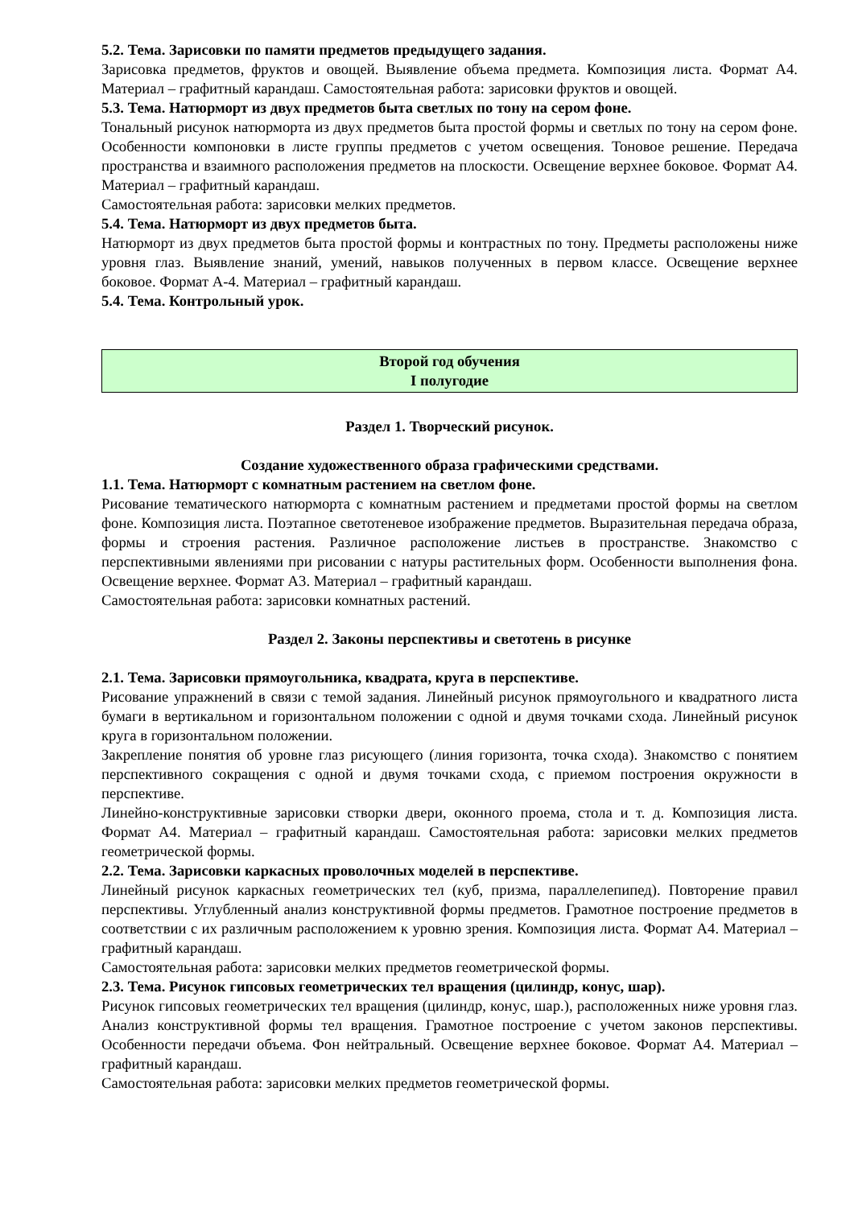5.2. Тема. Зарисовки по памяти предметов предыдущего задания.
Зарисовка предметов, фруктов и овощей. Выявление объема предмета. Композиция листа. Формат А4. Материал – графитный карандаш. Самостоятельная работа: зарисовки фруктов и овощей.
5.3. Тема. Натюрморт из двух предметов быта светлых по тону на сером фоне.
Тональный рисунок натюрморта из двух предметов быта простой формы и светлых по тону на сером фоне. Особенности компоновки в листе группы предметов с учетом освещения. Тоновое решение. Передача пространства и взаимного расположения предметов на плоскости. Освещение верхнее боковое. Формат А4. Материал – графитный карандаш.
Самостоятельная работа: зарисовки мелких предметов.
5.4. Тема. Натюрморт из двух предметов быта.
Натюрморт из двух предметов быта простой формы и контрастных по тону. Предметы расположены ниже уровня глаз. Выявление знаний, умений, навыков полученных в первом классе. Освещение верхнее боковое. Формат А-4. Материал – графитный карандаш.
5.4. Тема. Контрольный урок.
Второй год обучения
I полугодие
Раздел 1. Творческий рисунок.
Создание художественного образа графическими средствами.
1.1. Тема. Натюрморт с комнатным растением на светлом фоне.
Рисование тематического натюрморта с комнатным растением и предметами простой формы на светлом фоне. Композиция листа. Поэтапное светотеневое изображение предметов. Выразительная передача образа, формы и строения растения. Различное расположение листьев в пространстве. Знакомство с перспективными явлениями при рисовании с натуры растительных форм. Особенности выполнения фона. Освещение верхнее. Формат А3. Материал – графитный карандаш.
Самостоятельная работа: зарисовки комнатных растений.
Раздел 2. Законы перспективы и светотень в рисунке
2.1. Тема. Зарисовки прямоугольника, квадрата, круга в перспективе.
Рисование упражнений в связи с темой задания. Линейный рисунок прямоугольного и квадратного листа бумаги в вертикальном и горизонтальном положении с одной и двумя точками схода. Линейный рисунок круга в горизонтальном положении.
Закрепление понятия об уровне глаз рисующего (линия горизонта, точка схода). Знакомство с понятием перспективного сокращения с одной и двумя точками схода, с приемом построения окружности в перспективе.
Линейно-конструктивные зарисовки створки двери, оконного проема, стола и т. д. Композиция листа. Формат А4. Материал – графитный карандаш. Самостоятельная работа: зарисовки мелких предметов геометрической формы.
2.2. Тема. Зарисовки каркасных проволочных моделей в перспективе.
Линейный рисунок каркасных геометрических тел (куб, призма, параллелепипед). Повторение правил перспективы. Углубленный анализ конструктивной формы предметов. Грамотное построение предметов в соответствии с их различным расположением к уровню зрения. Композиция листа. Формат А4. Материал – графитный карандаш.
Самостоятельная работа: зарисовки мелких предметов геометрической формы.
2.3. Тема. Рисунок гипсовых геометрических тел вращения (цилиндр, конус, шар).
Рисунок гипсовых геометрических тел вращения (цилиндр, конус, шар.), расположенных ниже уровня глаз. Анализ конструктивной формы тел вращения. Грамотное построение с учетом законов перспективы. Особенности передачи объема. Фон нейтральный. Освещение верхнее боковое. Формат А4. Материал – графитный карандаш.
Самостоятельная работа: зарисовки мелких предметов геометрической формы.